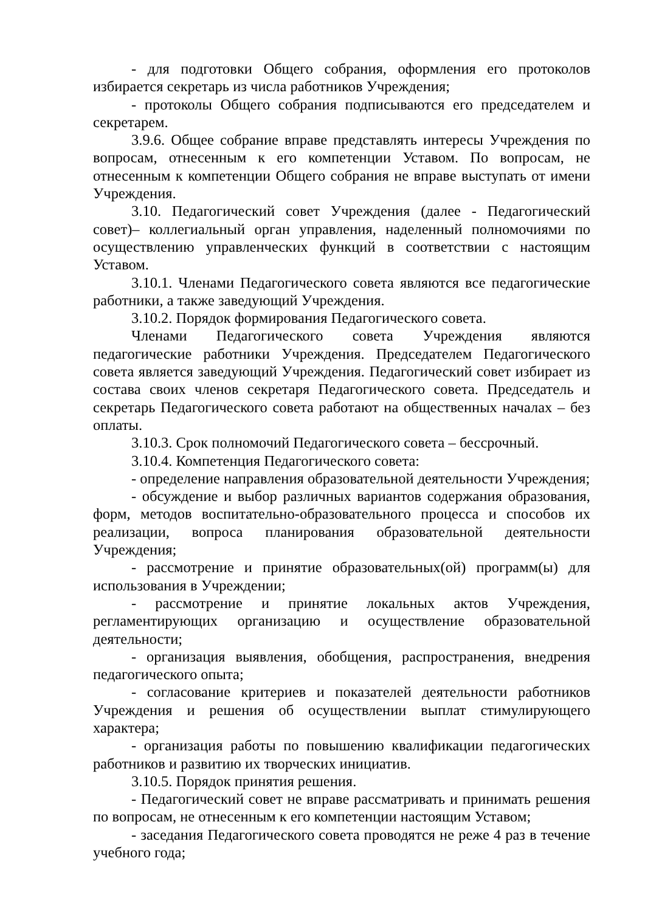- для подготовки Общего собрания, оформления его протоколов избирается секретарь из числа работников Учреждения;
- протоколы Общего собрания подписываются его председателем и секретарем.
3.9.6. Общее собрание вправе представлять интересы Учреждения по вопросам, отнесенным к его компетенции Уставом. По вопросам, не отнесенным к компетенции Общего собрания не вправе выступать от имени Учреждения.
3.10. Педагогический совет Учреждения (далее - Педагогический совет)– коллегиальный орган управления, наделенный полномочиями по осуществлению управленческих функций в соответствии с настоящим Уставом.
3.10.1. Членами Педагогического совета являются все педагогические работники, а также заведующий Учреждения.
3.10.2. Порядок формирования Педагогического совета.
Членами Педагогического совета Учреждения являются педагогические работники Учреждения. Председателем Педагогического совета является заведующий Учреждения. Педагогический совет избирает из состава своих членов секретаря Педагогического совета. Председатель и секретарь Педагогического совета работают на общественных началах – без оплаты.
3.10.3. Срок полномочий Педагогического совета – бессрочный.
3.10.4. Компетенция Педагогического совета:
- определение направления образовательной деятельности Учреждения;
- обсуждение и выбор различных вариантов содержания образования, форм, методов воспитательно-образовательного процесса и способов их реализации, вопроса планирования образовательной деятельности Учреждения;
- рассмотрение и принятие образовательных(ой) программ(ы) для использования в Учреждении;
- рассмотрение и принятие локальных актов Учреждения, регламентирующих организацию и осуществление образовательной деятельности;
- организация выявления, обобщения, распространения, внедрения педагогического опыта;
- согласование критериев и показателей деятельности работников Учреждения и решения об осуществлении выплат стимулирующего характера;
- организация работы по повышению квалификации педагогических работников и развитию их творческих инициатив.
3.10.5. Порядок принятия решения.
- Педагогический совет не вправе рассматривать и принимать решения по вопросам, не отнесенным к его компетенции настоящим Уставом;
- заседания Педагогического совета проводятся не реже 4 раз в течение учебного года;